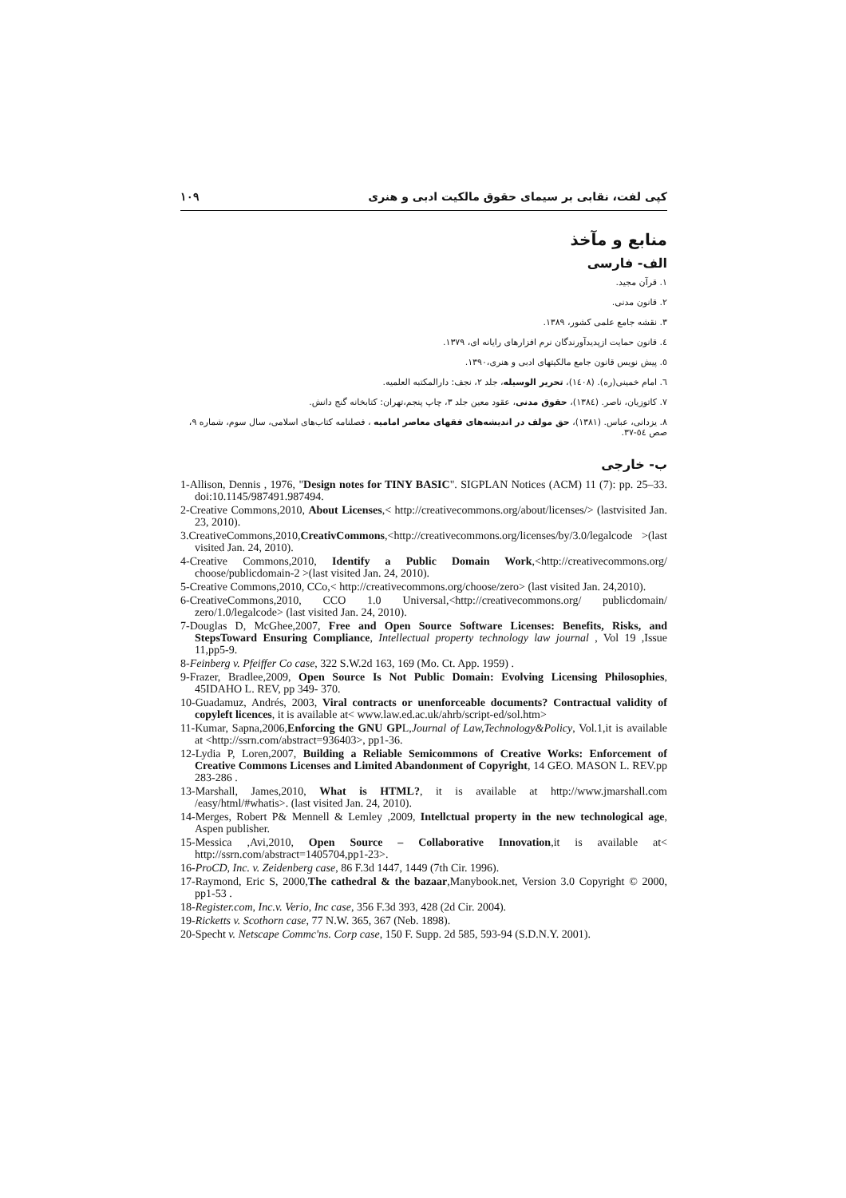١٠٩ كپی لفت، نقابی بر سيمای حقوق مالكيت ادبی و هنری
منابع و مآخذ
الف- فارسی
١. قرآن مجيد.
٢. قانون مدنی.
٣. نقشه جامع علمی كشور، ١٣٨٩.
٤. قانون حمايت ازپديدآورندگان نرم افزارهای رايانه ای، ١٣٧٩.
٥. پيش نويس قانون جامع مالكيتهای ادبی و هنری،١٣٩٠.
٦. امام خمينی(ره). (١٤٠٨)، تحرير الوسيله، جلد ٢، نجف: دارالمكتبه العلميه.
٧. كاتوزيان، ناصر. (١٣٨٤)، حقوق مدنی، عقود معين جلد ٣، چاپ پنجم،تهران: كتابخانه گنج دانش.
٨. يزدانی، عباس. (١٣٨١)، حق مولف در انديشه‌های فقهای معاصر اماميه ، فصلنامه كتاب‌های اسلامی، سال سوم، شماره ٩، صص ٥٤-٣٧.
ب- خارجی
1-Allison, Dennis , 1976, "Design notes for TINY BASIC". SIGPLAN Notices (ACM) 11 (7): pp. 25–33. doi:10.1145/987491.987494.
2-Creative Commons,2010, About Licenses,< http://creativecommons.org/about/licenses/> (lastvisited Jan. 23, 2010).
3.CreativeCommons,2010,CreativCommons,<http://creativecommons.org/licenses/by/3.0/legalcode >(last visited Jan. 24, 2010).
4-Creative Commons,2010, Identify a Public Domain Work,<http://creativecommons.org/ choose/publicdomain-2 >(last visited Jan. 24, 2010).
5-Creative Commons,2010, CCo,< http://creativecommons.org/choose/zero> (last visited Jan. 24,2010).
6-CreativeCommons,2010, CCO 1.0 Universal,<http://creativecommons.org/ publicdomain/ zero/1.0/legalcode> (last visited Jan. 24, 2010).
7-Douglas D, McGhee,2007, Free and Open Source Software Licenses: Benefits, Risks, and StepsToward Ensuring Compliance, Intellectual property technology law journal , Vol 19 ,Issue 11,pp5-9.
8-Feinberg v. Pfeiffer Co case, 322 S.W.2d 163, 169 (Mo. Ct. App. 1959) .
9-Frazer, Bradlee,2009, Open Source Is Not Public Domain: Evolving Licensing Philosophies, 45IDAHO L. REV, pp 349- 370.
10-Guadamuz, Andrés, 2003, Viral contracts or unenforceable documents? Contractual validity of copyleft licences, it is available at< www.law.ed.ac.uk/ahrb/script-ed/sol.htm>
11-Kumar, Sapna,2006,Enforcing the GNU GPL,Journal of Law,Technology&Policy, Vol.1,it is available at <http://ssrn.com/abstract=936403>, pp1-36.
12-Lydia P, Loren,2007, Building a Reliable Semicommons of Creative Works: Enforcement of Creative Commons Licenses and Limited Abandonment of Copyright, 14 GEO. MASON L. REV.pp 283-286 .
13-Marshall, James,2010, What is HTML?, it is available at http://www.jmarshall.com /easy/html/#whatis>. (last visited Jan. 24, 2010).
14-Merges, Robert P& Mennell & Lemley ,2009, Intellctual property in the new technological age, Aspen publisher.
15-Messica ,Avi,2010, Open Source – Collaborative Innovation,it is available at< http://ssrn.com/abstract=1405704,pp1-23>.
16-ProCD, Inc. v. Zeidenberg case, 86 F.3d 1447, 1449 (7th Cir. 1996).
17-Raymond, Eric S, 2000,The cathedral & the bazaar,Manybook.net, Version 3.0 Copyright © 2000, pp1-53 .
18-Register.com, Inc.v. Verio, Inc case, 356 F.3d 393, 428 (2d Cir. 2004).
19-Ricketts v. Scothorn case, 77 N.W. 365, 367 (Neb. 1898).
20-Specht v. Netscape Commc'ns. Corp case, 150 F. Supp. 2d 585, 593-94 (S.D.N.Y. 2001).